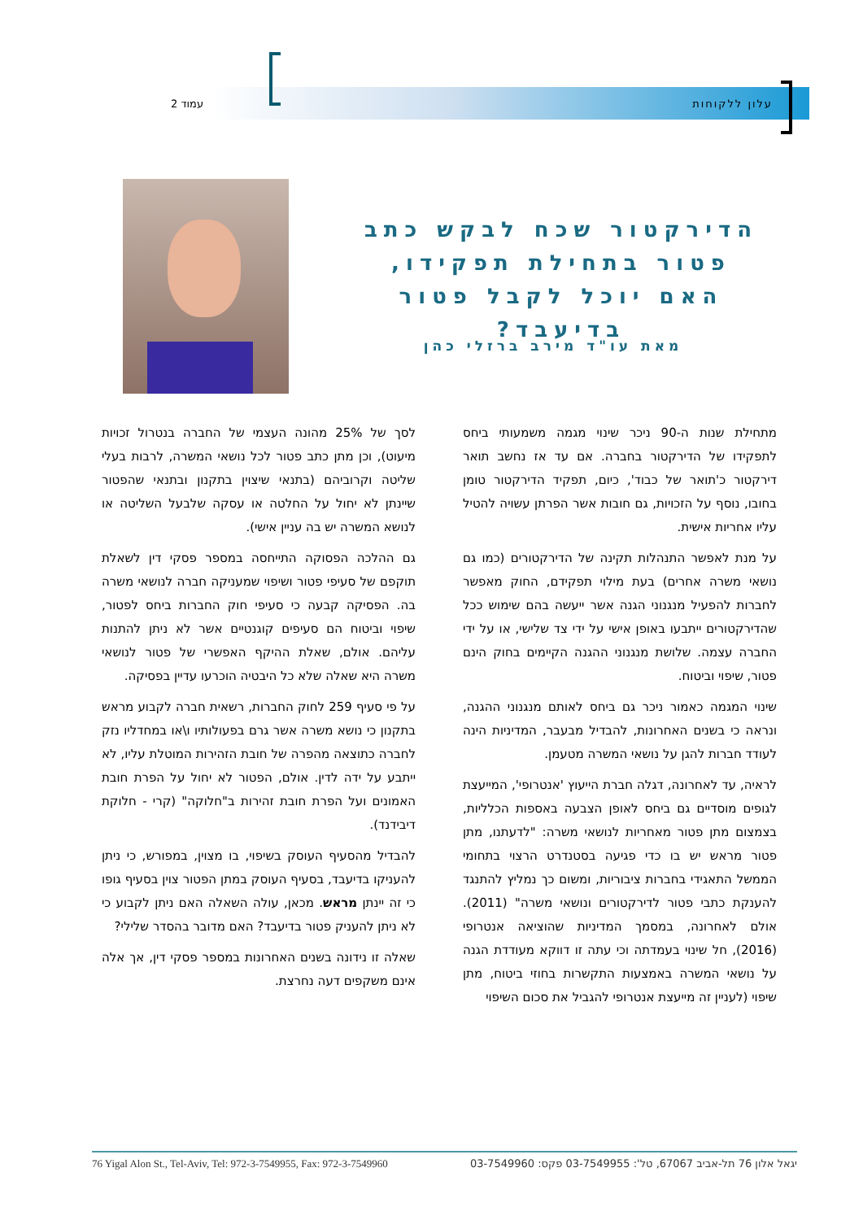עלון ללקוחות עמוד 2
הדירקטור שכח לבקש כתב פטור בתחילת תפקידו, האם יוכל לקבל פטור בדיעבד?
מאת עו"ד מירב ברזלי כהן
מתחילת שנות ה-90 ניכר שינוי מגמה משמעותי ביחס לתפקידו של הדירקטור בחברה. אם עד אז נחשב תואר דירקטור כ'תואר של כבוד', כיום, תפקיד הדירקטור טומן בחובו, נוסף על הזכויות, גם חובות אשר הפרתן עשויה להטיל עליו אחריות אישית.
על מנת לאפשר התנהלות תקינה של הדירקטורים (כמו גם נושאי משרה אחרים) בעת מילוי תפקידם, החוק מאפשר לחברות להפעיל מנגנוני הגנה אשר ייעשה בהם שימוש ככל שהדירקטורים ייתבעו באופן אישי על ידי צד שלישי, או על ידי החברה עצמה. שלושת מנגנוני ההגנה הקיימים בחוק הינם פטור, שיפוי וביטוח.
שינוי המגמה כאמור ניכר גם ביחס לאותם מנגנוני ההגנה, ונראה כי בשנים האחרונות, להבדיל מבעבר, המדיניות הינה לעודד חברות להגן על נושאי המשרה מטעמן.
לראיה, עד לאחרונה, דגלה חברת הייעוץ 'אנטרופי', המייעצת לגופים מוסדיים גם ביחס לאופן הצבעה באספות הכלליות, בצמצום מתן פטור מאחריות לנושאי משרה: "לדעתנו, מתן פטור מראש יש בו כדי פגיעה בסטנדרט הרצוי בתחומי הממשל התאגידי בחברות ציבוריות, ומשום כך נמליץ להתנגד להענקת כתבי פטור לדירקטורים ונושאי משרה" (2011). אולם לאחרונה, במסמך המדיניות שהוציאה אנטרופי (2016), חל שינוי בעמדתה וכי עתה זו דווקא מעודדת הגנה על נושאי המשרה באמצעות התקשרות בחוזי ביטוח, מתן שיפוי (לעניין זה מייעצת אנטרופי להגביל את סכום השיפוי
לסך של 25% מהונה העצמי של החברה בנטרול זכויות מיעוט), וכן מתן כתב פטור לכל נושאי המשרה, לרבות בעלי שליטה וקרוביהם (בתנאי שיצוין בתקנון ובתנאי שהפטור שיינתן לא יחול על החלטה או עסקה שלבעל השליטה או לנושא המשרה יש בה עניין אישי).
גם ההלכה הפסוקה התייחסה במספר פסקי דין לשאלת תוקפם של סעיפי פטור ושיפוי שמעניקה חברה לנושאי משרה בה. הפסיקה קבעה כי סעיפי חוק החברות ביחס לפטור, שיפוי וביטוח הם סעיפים קוגנטיים אשר לא ניתן להתנות עליהם. אולם, שאלת ההיקף האפשרי של פטור לנושאי משרה היא שאלה שלא כל היבטיה הוכרעו עדיין בפסיקה.
על פי סעיף 259 לחוק החברות, רשאית חברה לקבוע מראש בתקנון כי נושא משרה אשר גרם בפעולותיו ו\או במחדליו נזק לחברה כתוצאה מהפרה של חובת הזהירות המוטלת עליו, לא ייתבע על ידה לדין. אולם, הפטור לא יחול על הפרת חובת האמונים ועל הפרת חובת זהירות ב"חלוקה" (קרי - חלוקת דיבידנד).
להבדיל מהסעיף העוסק בשיפוי, בו מצוין, במפורש, כי ניתן להעניקו בדיעבד, בסעיף העוסק במתן הפטור צוין בסעיף גופו כי זה יינתן מראש. מכאן, עולה השאלה האם ניתן לקבוע כי לא ניתן להעניק פטור בדיעבד? האם מדובר בהסדר שלילי?
שאלה זו נידונה בשנים האחרונות במספר פסקי דין, אך אלה אינם משקפים דעה נחרצת.
76 Yigal Alon St., Tel-Aviv, Tel: 972-3-7549955, Fax: 972-3-7549960 יגאל אלון 76 תל-אביב 67067, טל': 03-7549955 פקס: 03-7549960